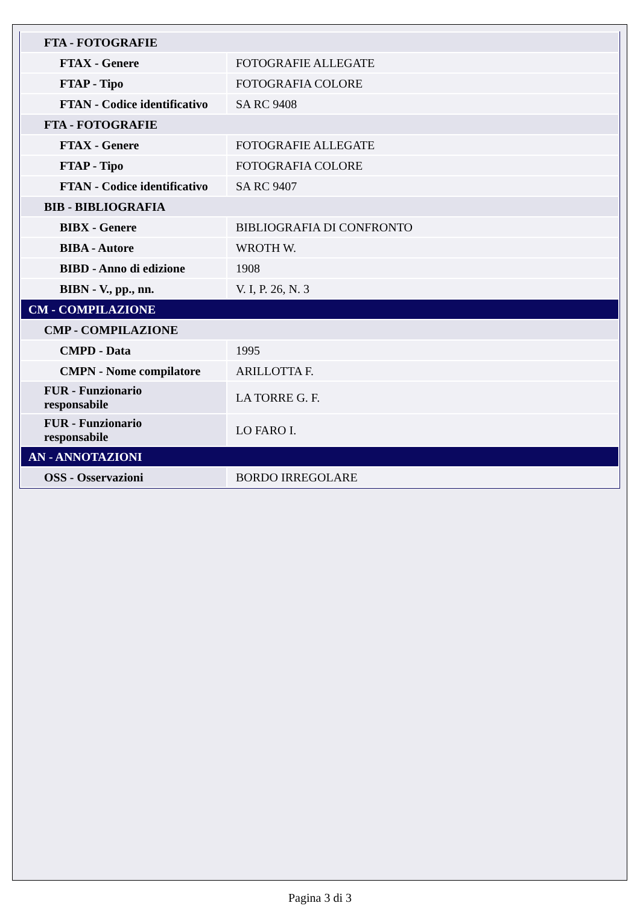| FTA - FOTOGRAFIE | |
| FTAX - Genere | FOTOGRAFIE ALLEGATE |
| FTAP - Tipo | FOTOGRAFIA COLORE |
| FTAN - Codice identificativo | SA RC 9408 |
| FTA - FOTOGRAFIE | |
| FTAX - Genere | FOTOGRAFIE ALLEGATE |
| FTAP - Tipo | FOTOGRAFIA COLORE |
| FTAN - Codice identificativo | SA RC 9407 |
| BIB - BIBLIOGRAFIA | |
| BIBX - Genere | BIBLIOGRAFIA DI CONFRONTO |
| BIBA - Autore | WROTH W. |
| BIBD - Anno di edizione | 1908 |
| BIBN - V., pp., nn. | V. I, P. 26, N. 3 |
| CM - COMPILAZIONE | |
| CMP - COMPILAZIONE | |
| CMPD - Data | 1995 |
| CMPN - Nome compilatore | ARILLOTTA F. |
| FUR - Funzionario responsabile | LA TORRE G. F. |
| FUR - Funzionario responsabile | LO FARO I. |
| AN - ANNOTAZIONI | |
| OSS - Osservazioni | BORDO IRREGOLARE |
Pagina 3 di 3